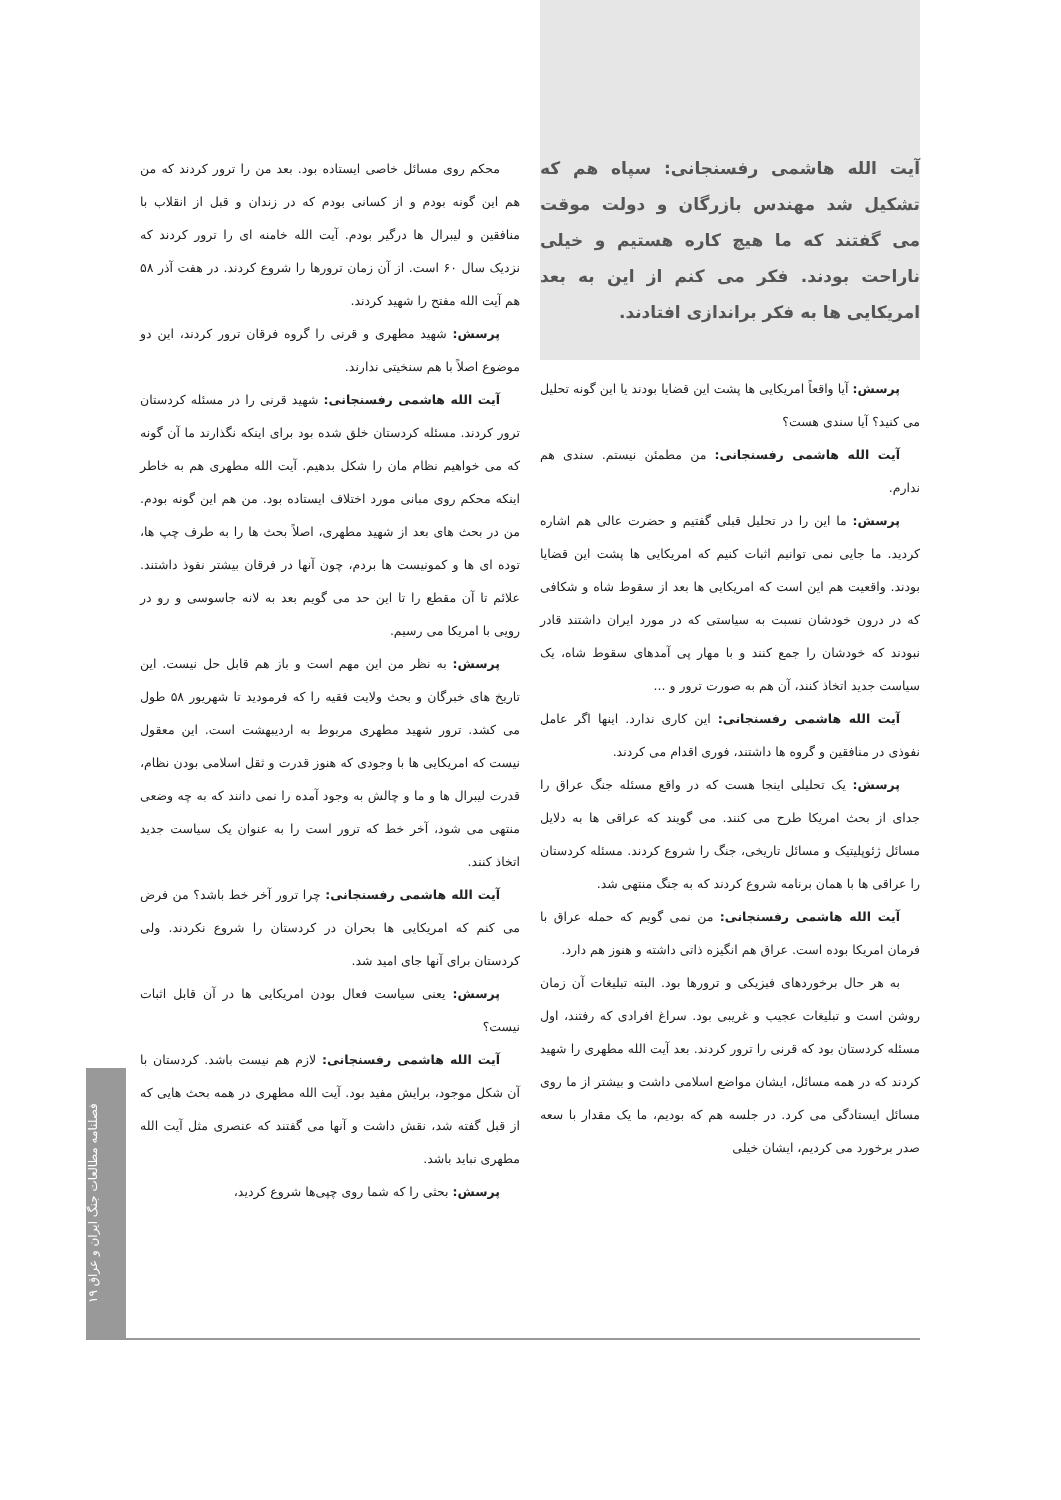آیت الله هاشمی رفسنجانی: سپاه هم که تشکیل شد مهندس بازرگان و دولت موقت می گفتند که ما هیچ کاره هستیم و خیلی ناراحت بودند. فکر می کنم از این به بعد امریکایی ها به فکر براندازی افتادند.
پرسش: آیا واقعاً امریکایی ها پشت این قضایا بودند یا این گونه تحلیل می کنید؟ آیا سندی هست؟
آیت الله هاشمی رفسنجانی: من مطمئن نیستم. سندی هم ندارم.
پرسش: ما این را در تحلیل قبلی گفتیم و حضرت عالی هم اشاره کردید. ما جایی نمی توانیم اثبات کنیم که امریکایی ها پشت این قضایا بودند. واقعیت هم این است که امریکایی ها بعد از سقوط شاه و شکافی که در درون خودشان نسبت به سیاستی که در مورد ایران داشتند قادر نبودند که خودشان را جمع کنند و با مهار پی آمدهای سقوط شاه، یک سیاست جدید اتخاذ کنند، آن هم به صورت ترور و ...
آیت الله هاشمی رفسنجانی: این کاری ندارد. اینها اگر عامل نفوذی در منافقین و گروه ها داشتند، فوری اقدام می کردند.
پرسش: یک تحلیلی اینجا هست که در واقع مسئله جنگ عراق را جدای از بحث امریکا طرح می کنند. می گویند که عراقی ها به دلایل مسائل ژئوپلیتیک و مسائل تاریخی، جنگ را شروع کردند. مسئله کردستان را عراقی ها با همان برنامه شروع کردند که به جنگ منتهی شد.
آیت الله هاشمی رفسنجانی: من نمی گویم که حمله عراق با فرمان امریکا بوده است. عراق هم انگیزه ذاتی داشته و هنوز هم دارد.
به هر حال برخوردهای فیزیکی و ترورها بود. البته تبلیغات آن زمان روشن است و تبلیغات عجیب و غریبی بود. سراغ افرادی که رفتند، اول مسئله کردستان بود که قرنی را ترور کردند. بعد آیت الله مطهری را شهید کردند که در همه مسائل، ایشان مواضع اسلامی داشت و بیشتر از ما روی مسائل ایستادگی می کرد. در جلسه هم که بودیم، ما یک مقدار با سعه صدر برخورد می کردیم، ایشان خیلی
محکم روی مسائل خاصی ایستاده بود. بعد من را ترور کردند که من هم این گونه بودم و از کسانی بودم که در زندان و قبل از انقلاب با منافقین و لیبرال ها درگیر بودم. آیت الله خامنه ای را ترور کردند که نزدیک سال ۶۰ است. از آن زمان ترورها را شروع کردند. در هفت آذر ۵۸ هم آیت الله مفتح را شهید کردند.
پرسش: شهید مطهری و قرنی را گروه فرقان ترور کردند، این دو موضوع اصلاً با هم سنخیتی ندارند.
آیت الله هاشمی رفسنجانی: شهید قرنی را در مسئله کردستان ترور کردند. مسئله کردستان خلق شده بود برای اینکه نگذارند ما آن گونه که می خواهیم نظام مان را شکل بدهیم. آیت الله مطهری هم به خاطر اینکه محکم روی مبانی مورد اختلاف ایستاده بود. من هم این گونه بودم. من در بحث های بعد از شهید مطهری، اصلاً بحث ها را به طرف چپ ها، توده ای ها و کمونیست ها بردم، چون آنها در فرقان بیشتر نفوذ داشتند. علائم تا آن مقطع را تا این حد می گویم بعد به لانه جاسوسی و رو در رویی با امریکا می رسیم.
پرسش: به نظر من این مهم است و باز هم قابل حل نیست. این تاریخ های خبرگان و بحث ولایت فقیه را که فرمودید تا شهریور ۵۸ طول می کشد. ترور شهید مطهری مربوط به اردیبهشت است. این معقول نیست که امریکایی ها با وجودی که هنوز قدرت و ثقل اسلامی بودن نظام، قدرت لیبرال ها و ما و چالش به وجود آمده را نمی دانند که به چه وضعی منتهی می شود، آخر خط که ترور است را به عنوان یک سیاست جدید اتخاذ کنند.
آیت الله هاشمی رفسنجانی: چرا ترور آخر خط باشد؟ من فرض می کنم که امریکایی ها بحران در کردستان را شروع نکردند. ولی کردستان برای آنها جای امید شد.
پرسش: یعنی سیاست فعال بودن امریکایی ها در آن قابل اثبات نیست؟
آیت الله هاشمی رفسنجانی: لازم هم نیست باشد. کردستان با آن شکل موجود، برایش مفید بود. آیت الله مطهری در همه بحث هایی که از قبل گفته شد، نقش داشت و آنها می گفتند که عنصری مثل آیت الله مطهری نباید باشد.
پرسش: بحثی را که شما روی چپی‌ها شروع کردید،
فصلنامه مطالعات جنگ ایران و عراق ۱۹